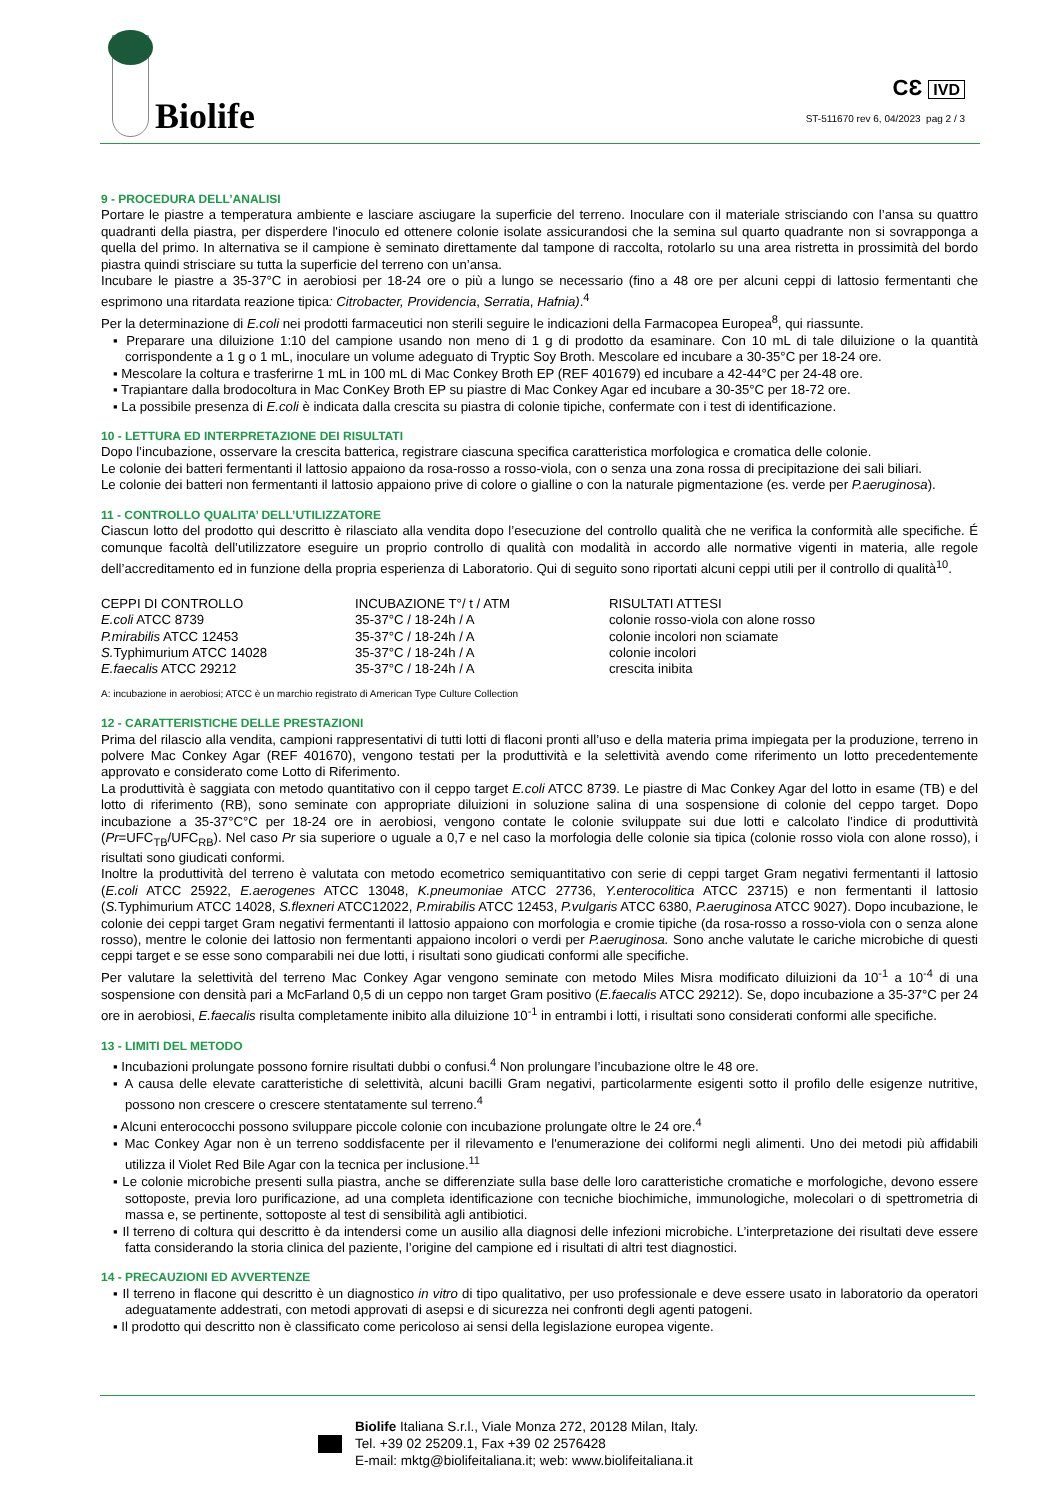Biolife
CƐ IVD
ST-511670 rev 6, 04/2023 pag 2 / 3
9 - PROCEDURA DELL’ANALISI
Portare le piastre a temperatura ambiente e lasciare asciugare la superficie del terreno. Inoculare con il materiale strisciando con l’ansa su quattro quadranti della piastra, per disperdere l'inoculo ed ottenere colonie isolate assicurandosi che la semina sul quarto quadrante non si sovrapponga a quella del primo. In alternativa se il campione è seminato direttamente dal tampone di raccolta, rotolarlo su una area ristretta in prossimità del bordo piastra quindi strisciare su tutta la superficie del terreno con un’ansa.
Incubare le piastre a 35-37°C in aerobiosi per 18-24 ore o più a lungo se necessario (fino a 48 ore per alcuni ceppi di lattosio fermentanti che esprimono una ritardata reazione tipica: Citrobacter, Providencia, Serratia, Hafnia).<sup>4</sup>
Per la determinazione di E.coli nei prodotti farmaceutici non sterili seguire le indicazioni della Farmacopea Europea<sup>8</sup>, qui riassunte.
▪ Preparare una diluizione 1:10 del campione usando non meno di 1 g di prodotto da esaminare. Con 10 mL di tale diluizione o la quantità corrispondente a 1 g o 1 mL, inoculare un volume adeguato di Tryptic Soy Broth. Mescolare ed incubare a 30-35°C per 18-24 ore.
▪ Mescolare la coltura e trasferirne 1 mL in 100 mL di Mac Conkey Broth EP (REF 401679) ed incubare a 42-44°C per 24-48 ore.
▪ Trapiantare dalla brodocoltura in Mac ConKey Broth EP su piastre di Mac Conkey Agar ed incubare a 30-35°C per 18-72 ore.
▪ La possibile presenza di E.coli è indicata dalla crescita su piastra di colonie tipiche, confermate con i test di identificazione.
10 - LETTURA ED INTERPRETAZIONE DEI RISULTATI
Dopo l’incubazione, osservare la crescita batterica, registrare ciascuna specifica caratteristica morfologica e cromatica delle colonie.
Le colonie dei batteri fermentanti il lattosio appaiono da rosa-rosso a rosso-viola, con o senza una zona rossa di precipitazione dei sali biliari.
Le colonie dei batteri non fermentanti il lattosio appaiono prive di colore o gialline o con la naturale pigmentazione (es. verde per P.aeruginosa).
11 - CONTROLLO QUALITA’ DELL’UTILIZZATORE
Ciascun lotto del prodotto qui descritto è rilasciato alla vendita dopo l’esecuzione del controllo qualità che ne verifica la conformità alle specifiche. É comunque facoltà dell’utilizzatore eseguire un proprio controllo di qualità con modalità in accordo alle normative vigenti in materia, alle regole dell’accreditamento ed in funzione della propria esperienza di Laboratorio. Qui di seguito sono riportati alcuni ceppi utili per il controllo di qualità<sup>10</sup>.
| CEPPI DI CONTROLLO | INCUBAZIONE T°/ t / ATM | RISULTATI ATTESI |
| --- | --- | --- |
| E.coli ATCC 8739 | 35-37°C / 18-24h / A | colonie rosso-viola con alone rosso |
| P.mirabilis ATCC 12453 | 35-37°C / 18-24h / A | colonie incolori non sciamate |
| S. Typhimurium ATCC 14028 | 35-37°C / 18-24h / A | colonie incolori |
| E.faecalis ATCC 29212 | 35-37°C / 18-24h / A | crescita inibita |
A: incubazione in aerobiosi; ATCC è un marchio registrato di American Type Culture Collection
12 - CARATTERISTICHE DELLE PRESTAZIONI
Prima del rilascio alla vendita, campioni rappresentativi di tutti lotti di flaconi pronti all’uso e della materia prima impiegata per la produzione, terreno in polvere Mac Conkey Agar (REF 401670), vengono testati per la produttività e la selettività avendo come riferimento un lotto precedentemente approvato e considerato come Lotto di Riferimento.
La produttività è saggiata con metodo quantitativo con il ceppo target E.coli ATCC 8739. Le piastre di Mac Conkey Agar del lotto in esame (TB) e del lotto di riferimento (RB), sono seminate con appropriate diluizioni in soluzione salina di una sospensione di colonie del ceppo target. Dopo incubazione a 35-37°C°C per 18-24 ore in aerobiosi, vengono contate le colonie sviluppate sui due lotti e calcolato l’indice di produttività (Pr=UFC<sub>TB</sub>/UFC<sub>RB</sub>). Nel caso Pr sia superiore o uguale a 0,7 e nel caso la morfologia delle colonie sia tipica (colonie rosso viola con alone rosso), i risultati sono giudicati conformi.
Inoltre la produttività del terreno è valutata con metodo ecometrico semiquantitativo con serie di ceppi target Gram negativi fermentanti il lattosio (E.coli ATCC 25922, E.aerogenes ATCC 13048, K.pneumoniae ATCC 27736, Y.enterocolitica ATCC 23715) e non fermentanti il lattosio (S. Typhimurium ATCC 14028, S.flexneri ATCC12022, P.mirabilis ATCC 12453, P.vulgaris ATCC 6380, P.aeruginosa ATCC 9027). Dopo incubazione, le colonie dei ceppi target Gram negativi fermentanti il lattosio appaiono con morfologia e cromie tipiche (da rosa-rosso a rosso-viola con o senza alone rosso), mentre le colonie dei lattosio non fermentanti appaiono incolori o verdi per P.aeruginosa. Sono anche valutate le cariche microbiche di questi ceppi target e se esse sono comparabili nei due lotti, i risultati sono giudicati conformi alle specifiche.
Per valutare la selettività del terreno Mac Conkey Agar vengono seminate con metodo Miles Misra modificato diluizioni da 10<sup>-1</sup> a 10<sup>-4</sup> di una sospensione con densità pari a McFarland 0,5 di un ceppo non target Gram positivo (E.faecalis ATCC 29212). Se, dopo incubazione a 35-37°C per 24 ore in aerobiosi, E.faecalis risulta completamente inibito alla diluizione 10<sup>-1</sup> in entrambi i lotti, i risultati sono considerati conformi alle specifiche.
13 - LIMITI DEL METODO
▪ Incubazioni prolungate possono fornire risultati dubbi o confusi.<sup>4</sup> Non prolungare l’incubazione oltre le 48 ore.
▪ A causa delle elevate caratteristiche di selettività, alcuni bacilli Gram negativi, particolarmente esigenti sotto il profilo delle esigenze nutritive, possono non crescere o crescere stentatamente sul terreno.<sup>4</sup>
▪ Alcuni enterococchi possono sviluppare piccole colonie con incubazione prolungate oltre le 24 ore.<sup>4</sup>
▪ Mac Conkey Agar non è un terreno soddisfacente per il rilevamento e l'enumerazione dei coliformi negli alimenti. Uno dei metodi più affidabili utilizza il Violet Red Bile Agar con la tecnica per inclusione.<sup>11</sup>
▪ Le colonie microbiche presenti sulla piastra, anche se differenziate sulla base delle loro caratteristiche cromatiche e morfologiche, devono essere sottoposte, previa loro purificazione, ad una completa identificazione con tecniche biochimiche, immunologiche, molecolari o di spettrometria di massa e, se pertinente, sottoposte al test di sensibilità agli antibiotici.
▪ Il terreno di coltura qui descritto è da intendersi come un ausilio alla diagnosi delle infezioni microbiche. L’interpretazione dei risultati deve essere fatta considerando la storia clinica del paziente, l’origine del campione ed i risultati di altri test diagnostici.
14 - PRECAUZIONI ED AVVERTENZE
▪ Il terreno in flacone qui descritto è un diagnostico in vitro di tipo qualitativo, per uso professionale e deve essere usato in laboratorio da operatori adeguatamente addestrati, con metodi approvati di asepsi e di sicurezza nei confronti degli agenti patogeni.
▪ Il prodotto qui descritto non è classificato come pericoloso ai sensi della legislazione europea vigente.
Biolife Italiana S.r.l., Viale Monza 272, 20128 Milan, Italy.
Tel. +39 02 25209.1, Fax +39 02 2576428
E-mail: mktg@biolifeitaliana.it; web: www.biolifeitaliana.it